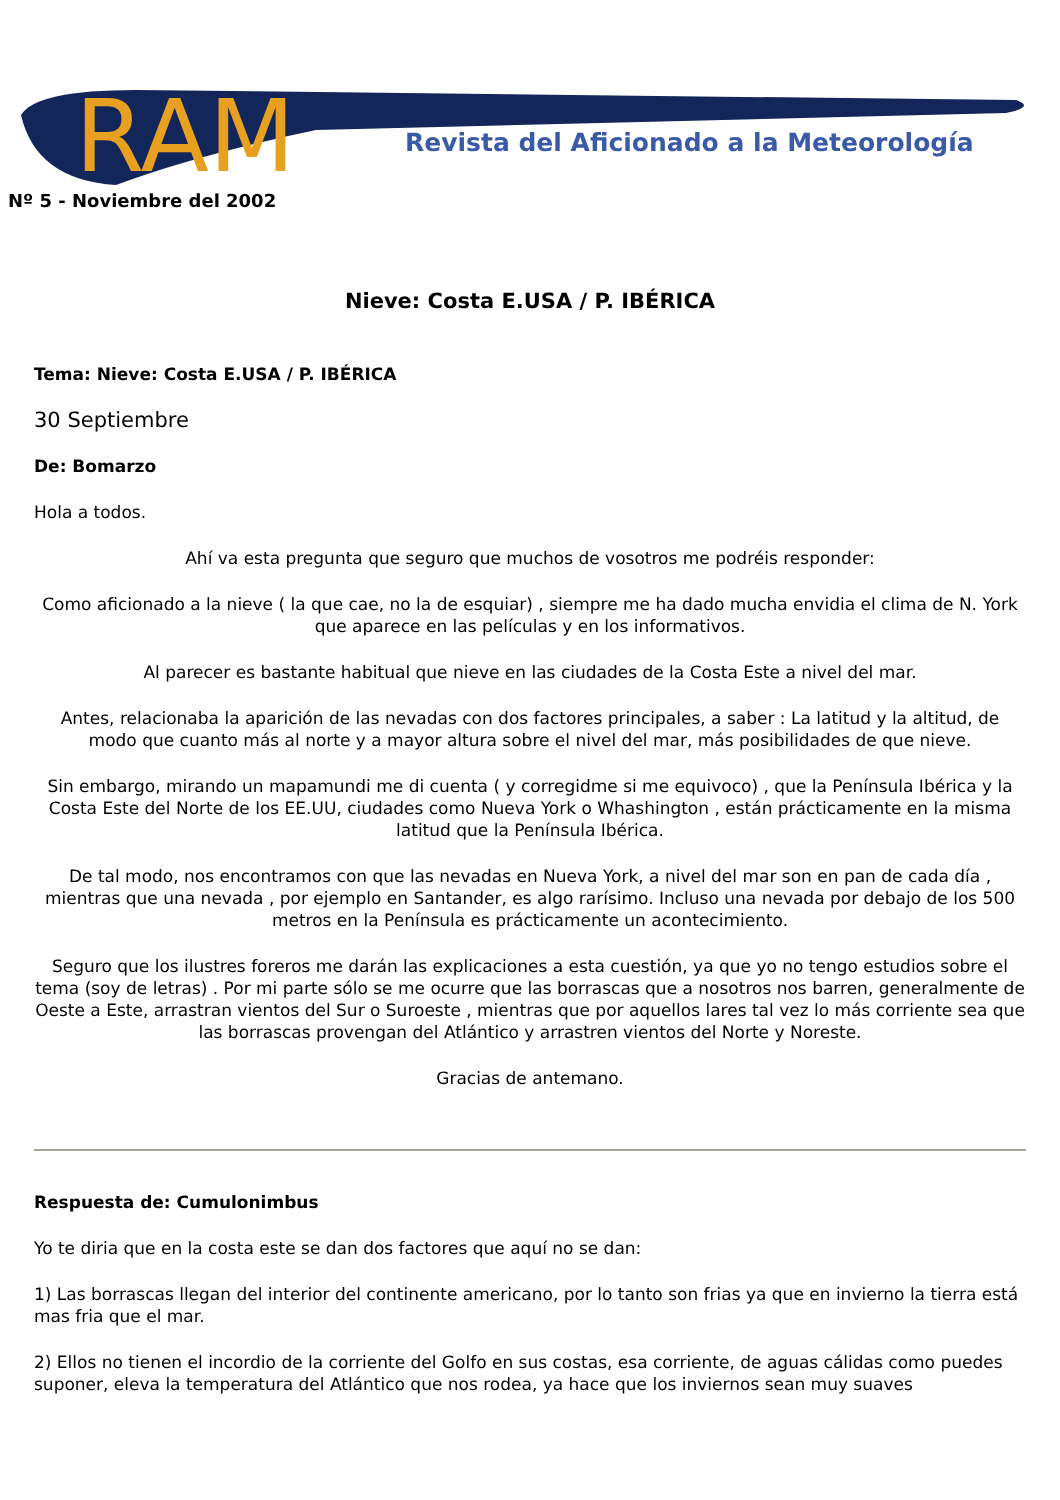RAM
Revista del Aficionado a la Meteorología
Nº 5 - Noviembre del 2002
Nieve: Costa E.USA / P. IBÉRICA
Tema: Nieve: Costa E.USA / P. IBÉRICA
30 Septiembre
De: Bomarzo
Hola a todos.
Ahí va esta pregunta que seguro que muchos de vosotros me podréis responder:
Como aficionado a la nieve ( la que cae, no la de esquiar) , siempre me ha dado mucha envidia el clima de N. York que aparece en las películas y en los informativos.
Al parecer es bastante habitual que nieve en las ciudades de la Costa Este a nivel del mar.
Antes, relacionaba la aparición de las nevadas con dos factores principales, a saber : La latitud y la altitud, de modo que cuanto más al norte y a mayor altura sobre el nivel del mar, más posibilidades de que nieve.
Sin embargo, mirando un mapamundi me di cuenta ( y corregidme si me equivoco) , que la Península Ibérica y la Costa Este del Norte de los EE.UU, ciudades como Nueva York o Whashington , están prácticamente en la misma latitud que la Península Ibérica.
De tal modo, nos encontramos con que las nevadas en Nueva York, a nivel del mar son en pan de cada día , mientras que una nevada , por ejemplo en Santander, es algo rarísimo. Incluso una nevada por debajo de los 500 metros en la Península es prácticamente un acontecimiento.
Seguro que los ilustres foreros me darán las explicaciones a esta cuestión, ya que yo no tengo estudios sobre el tema (soy de letras) . Por mi parte sólo se me ocurre que las borrascas que a nosotros nos barren, generalmente de Oeste a Este, arrastran vientos del Sur o Suroeste , mientras que por aquellos lares tal vez lo más corriente sea que las borrascas provengan del Atlántico y arrastren vientos del Norte y Noreste.
Gracias de antemano.
Respuesta de: Cumulonimbus
Yo te diria que en la costa este se dan dos factores que aquí no se dan:
1) Las borrascas llegan del interior del continente americano, por lo tanto son frias ya que en invierno la tierra está mas fria que el mar.
2) Ellos no tienen el incordio de la corriente del Golfo en sus costas, esa corriente, de aguas cálidas como puedes suponer, eleva la temperatura del Atlántico que nos rodea, ya hace que los inviernos sean muy suaves